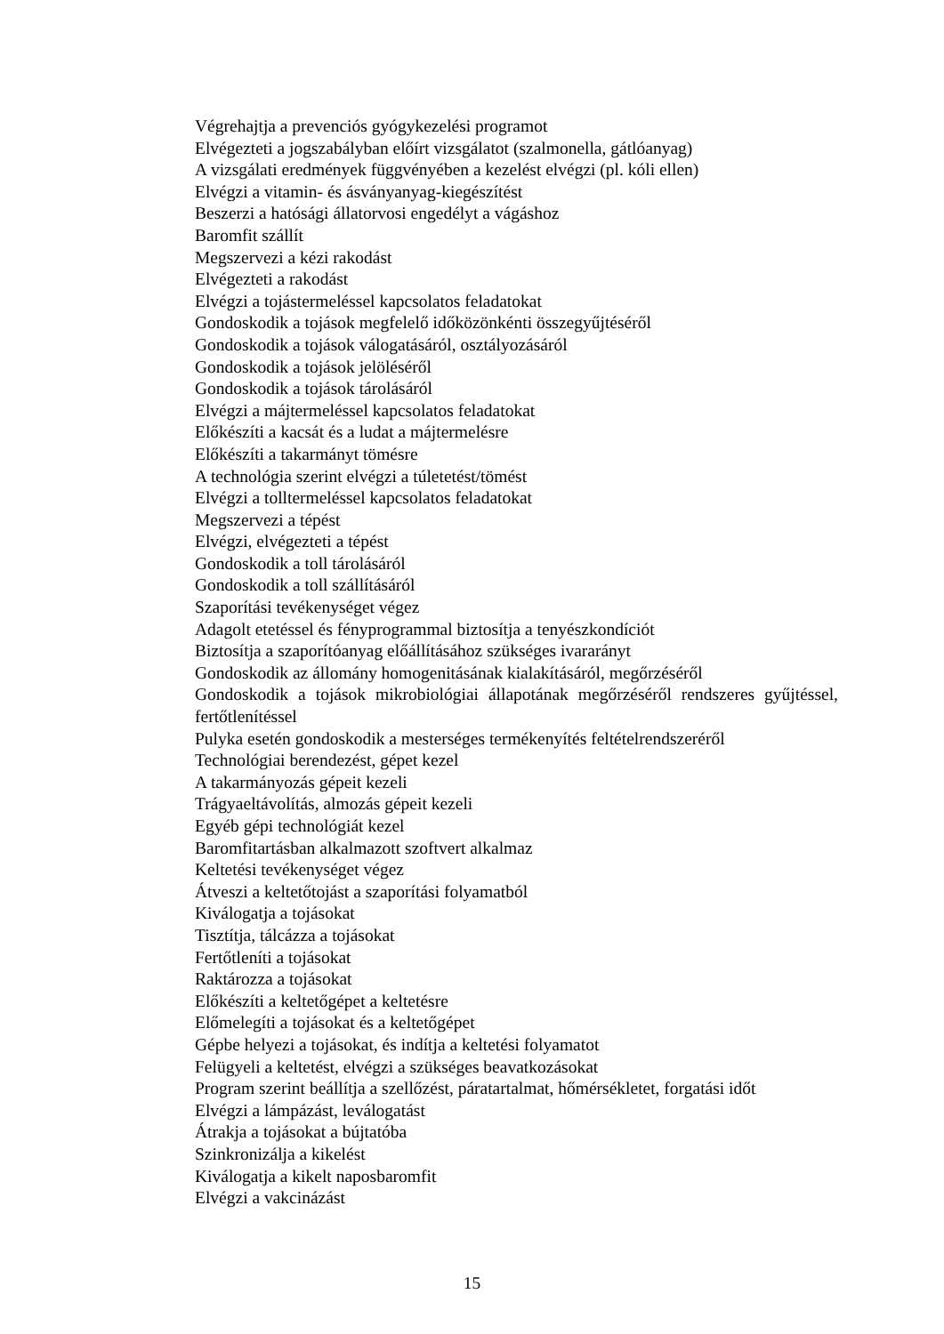Végrehajtja a prevenciós gyógykezelési programot
Elvégezteti a jogszabályban előírt vizsgálatot (szalmonella, gátlóanyag)
A vizsgálati eredmények függvényében a kezelést elvégzi (pl. kóli ellen)
Elvégzi a vitamin- és ásványanyag-kiegészítést
Beszerzi a hatósági állatorvosi engedélyt a vágáshoz
Baromfit szállít
Megszervezi a kézi rakodást
Elvégezteti a rakodást
Elvégzi a tojástermeléssel kapcsolatos feladatokat
Gondoskodik a tojások megfelelő időközönkénti összegyűjtéséről
Gondoskodik a tojások válogatásáról, osztályozásáról
Gondoskodik a tojások jelöléséről
Gondoskodik a tojások tárolásáról
Elvégzi a májtermeléssel kapcsolatos feladatokat
Előkészíti a kacsát és a ludat a májtermelésre
Előkészíti a takarmányt tömésre
A technológia szerint elvégzi a túletetést/tömést
Elvégzi a tolltermeléssel kapcsolatos feladatokat
Megszervezi a tépést
Elvégzi, elvégezteti a tépést
Gondoskodik a toll tárolásáról
Gondoskodik a toll szállításáról
Szaporítási tevékenységet végez
Adagolt etetéssel és fényprogrammal biztosítja a tenyészkondíciót
Biztosítja a szaporítóanyag előállításához szükséges ivararányt
Gondoskodik az állomány homogenitásának kialakításáról, megőrzéséről
Gondoskodik a tojások mikrobiológiai állapotának megőrzéséről rendszeres gyűjtéssel, fertőtlenítéssel
Pulyka esetén gondoskodik a mesterséges termékenyítés feltételrendszeréről
Technológiai berendezést, gépet kezel
A takarmányozás gépeit kezeli
Trágyaeltávolítás, almozás gépeit kezeli
Egyéb gépi technológiát kezel
Baromfitartásban alkalmazott szoftvert alkalmaz
Keltetési tevékenységet végez
Átveszi a keltetőtojást a szaporítási folyamatból
Kiválogatja a tojásokat
Tisztítja, tálcázza a tojásokat
Fertőtleníti a tojásokat
Raktározza a tojásokat
Előkészíti a keltetőgépet a keltetésre
Előmelegíti a tojásokat és a keltetőgépet
Gépbe helyezi a tojásokat, és indítja a keltetési folyamatot
Felügyeli a keltetést, elvégzi a szükséges beavatkozásokat
Program szerint beállítja a szellőzést, páratartalmat, hőmérsékletet, forgatási időt
Elvégzi a lámpázást, leválogatást
Átrakja a tojásokat a bújtatóba
Szinkronizálja a kikelést
Kiválogatja a kikelt naposbaromfit
Elvégzi a vakcinázást
15